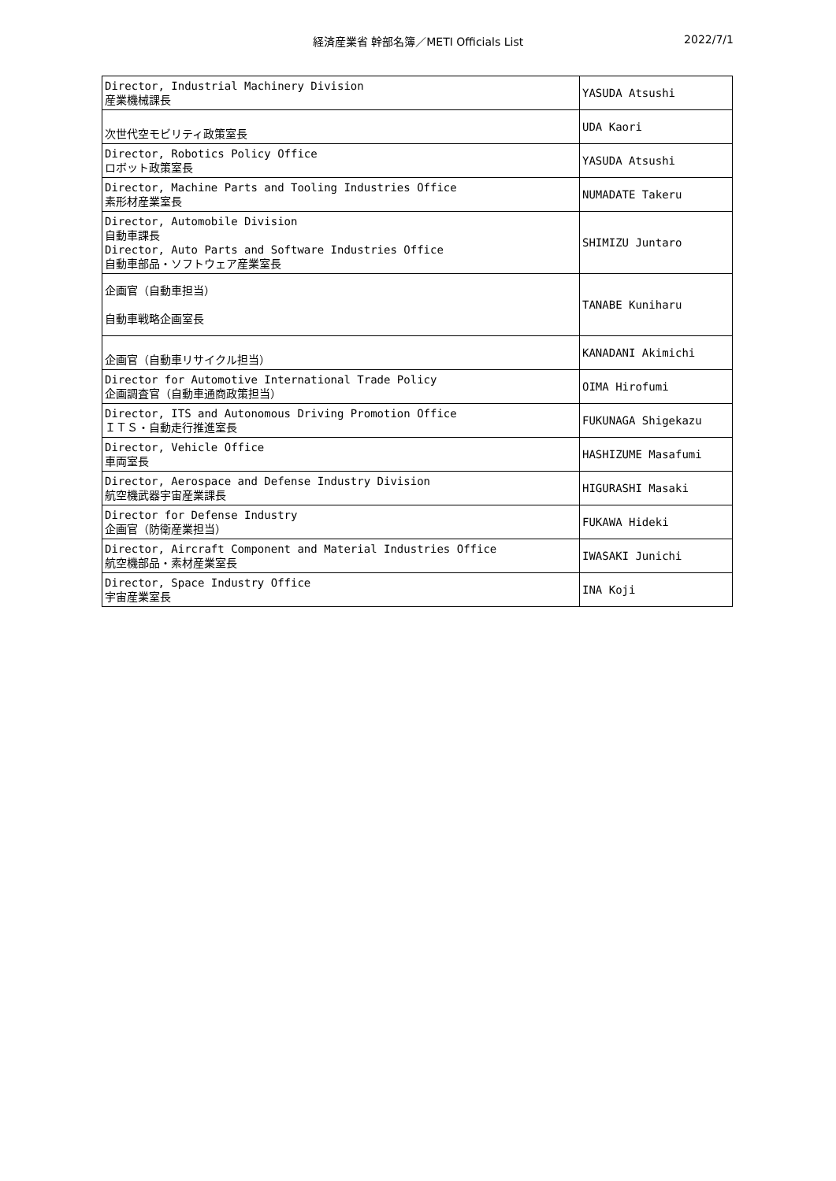経済産業省 幹部名簿／METI Officials List 2022/7/1
| Director, Industrial Machinery Division 産業機械課長 | YASUDA Atsushi |
| 次世代空モビリティ政策室長 | UDA Kaori |
| Director, Robotics Policy Office ロボット政策室長 | YASUDA Atsushi |
| Director, Machine Parts and Tooling Industries Office 素形材産業室長 | NUMADATE Takeru |
| Director, Automobile Division 自動車課長 Director, Auto Parts and Software Industries Office 自動車部品・ソフトウェア産業室長 | SHIMIZU Juntaro |
| 企画官（自動車担当） 自動車戦略企画室長 | TANABE Kuniharu |
| 企画官（自動車リサイクル担当） | KANADANI Akimichi |
| Director for Automotive International Trade Policy 企画調査官（自動車通商政策担当） | OIMA Hirofumi |
| Director, ITS and Autonomous Driving Promotion Office ＩＴＳ・自動走行推進室長 | FUKUNAGA Shigekazu |
| Director, Vehicle Office 車両室長 | HASHIZUME Masafumi |
| Director, Aerospace and Defense Industry Division 航空機武器宇宙産業課長 | HIGURASHI Masaki |
| Director for Defense Industry 企画官（防衛産業担当） | FUKAWA Hideki |
| Director, Aircraft Component and Material Industries Office 航空機部品・素材産業室長 | IWASAKI Junichi |
| Director, Space Industry Office 宇宙産業室長 | INA Koji |